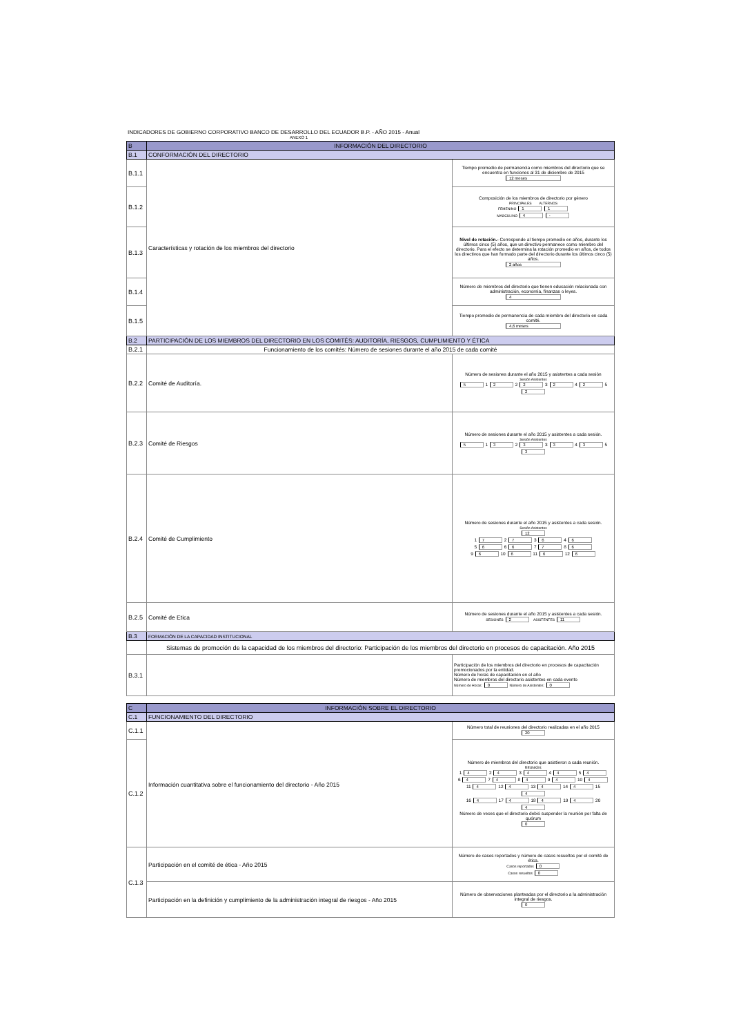INDICADORES DE GOBIERNO CORPORATIVO BANCO DE DESARROLLO DEL ECUADOR B.P. - AÑO 2015 - Anual
ANEXO 1
| B | INFORMACIÓN DEL DIRECTORIO | |
| B.1 | CONFORMACIÓN DEL DIRECTORIO | |
| B.1.1 | Características y rotación de los miembros del directorio | Tiempo promedio de permanencia como miembros del directorio que se encuentra en funciones al 31 de diciembre de 2015 12 meses |
| B.1.2 | | Composición de los miembros de directorio por género PRINCIPALES ALTERNOS FEMENINO 1 1 MASCULINO 4 - |
| B.1.3 | | Nivel de rotación.- Corresponde al tiempo promedio en años, durante los últimos cinco (5) años, que un directivo permanece como miembro del directorio. Para el efecto se determina la rotación promedio en años, de todos los directivos que han formado parte del directorio durante los últimos cinco (5) años. 2 años |
| B.1.4 | | Número de miembros del directorio que tienen educación relacionada con administración, economía, finanzas o leyes. 4 |
| B.1.5 | | Tiempo promedio de permanencia de cada miembro del directorio en cada comité. 4,6 meses |
| B.2 | PARTICIPACIÓN DE LOS MIEMBROS DEL DIRECTORIO EN LOS COMITÉS: AUDITORÍA, RIESGOS, CUMPLIMIENTO Y ÉTICA | |
| B.2.1 | Funcionamiento de los comités: Número de sesiones durante el año 2015 de cada comité | |
| B.2.2 | Comité de Auditoría. | Número de sesiones durante el año 2015 y asistentes a cada sesión Sesión Asistentes 5 1 2 2 2 3 2 4 2 5 2 |
| B.2.3 | Comité de Riesgos | Número de sesiones durante el año 2015 y asistentes a cada sesión. Sesión Asistentes 5 1 3 2 3 3 3 4 3 5 3 |
| B.2.4 | Comité de Cumplimiento | Número de sesiones durante el año 2015 y asistentes a cada sesión. Sesión Asistentes 12 1 7 2 7 3 6 4 6 5 6 6 6 7 7 8 6 9 6 10 6 11 6 12 6 |
| B.2.5 | Comité de Etica | Número de sesiones durante el año 2015 y asistentes a cada sesión. SESIONES 2 ASISTENTES 11 |
| B.3 | FORMACIÓN DE LA CAPACIDAD INSTITUCIONAL | |
| | Sistemas de promoción de la capacidad de los miembros del directorio: Participación de los miembros del directorio en procesos de capacitación. Año 2015 | |
| B.3.1 | | Participación de los miembros del directorio en procesos de capacitación promocionados por la entidad. Número de horas de capacitación en el año Número de miembros del directorio asistentes en cada evento Número de Horas: 0 Número de Asistentes: 0 |
| C | INFORMACIÓN SOBRE EL DIRECTORIO | |
| C.1 | FUNCIONAMIENTO DEL DIRECTORIO | |
| C.1.1 | Información cuantitativa sobre el funcionamiento del directorio - Año 2015 | Número total de reuniones del directorio realizadas en el año 2015 20 |
| C.1.2 | | Número de miembros del directorio que asistieron a cada reunión. REUNIÓN: 1 4 2 4 3 4 4 4 5 4 6 4 7 4 8 4 9 4 10 4 11 4 12 4 13 4 14 4 15 4 16 4 17 4 18 4 19 4 20 4 Número de veces que el directorio debió suspender la reunión por falta de quórum 0 |
| C.1.3 | Participación en el comité de ética - Año 2015 | Número de casos reportados y número de casos resueltos por el comité de ética. Casos reportados 0 Casos resueltos 0 |
| | Participación en la definición y cumplimiento de la administración integral de riesgos - Año 2015 | Número de observaciones planteadas por el directorio a la administración integral de riesgos. 0 |